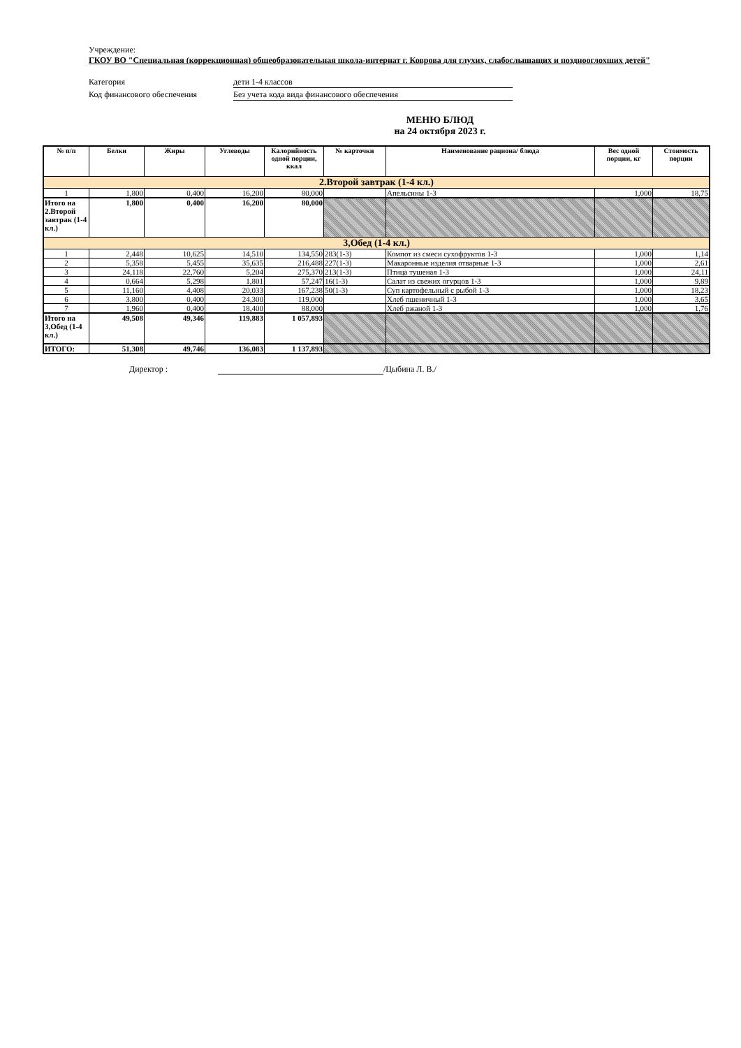Учреждение:
ГКОУ ВО "Специальная (коррекционная) общеобразовательная школа-интернат г. Коврова для глухих, слабослышащих и позднооглохших детей"
Категория дети 1-4 классов
Код финансового обеспечения Без учета кода вида финансового обеспечения
МЕНЮ БЛЮД
на 24 октября 2023 г.
| № п/п | Белки | Жиры | Углеводы | Калорийность одной порции, ккал | № карточки | Наименование рациона/ блюда | Вес одной порции, кг | Стоимость порции |
| --- | --- | --- | --- | --- | --- | --- | --- | --- |
| 2.Второй завтрак (1-4 кл.) | | | | | | | | |
| 1 | 1,800 | 0,400 | 16,200 | 80,000 | | Апельсины 1-3 | 1,000 | 18,75 |
| Итого на 2.Второй завтрак (1-4 кл.) | 1,800 | 0,400 | 16,200 | 80,000 | | | | |
| 3,Обед (1-4 кл.) | | | | | | | | |
| 1 | 2,448 | 10,625 | 14,510 | 134,550 | 283(1-3) | Компот из смеси сухофруктов 1-3 | 1,000 | 1,14 |
| 2 | 5,358 | 5,455 | 35,635 | 216,488 | 227(1-3) | Макаронные изделия отварные 1-3 | 1,000 | 2,61 |
| 3 | 24,118 | 22,760 | 5,204 | 275,370 | 213(1-3) | Птица тушеная 1-3 | 1,000 | 24,11 |
| 4 | 0,664 | 5,298 | 1,801 | 57,247 | 16(1-3) | Салат из свежих огурцов 1-3 | 1,000 | 9,89 |
| 5 | 11,160 | 4,408 | 20,033 | 167,238 | 50(1-3) | Суп картофельный с рыбой 1-3 | 1,000 | 18,23 |
| 6 | 3,800 | 0,400 | 24,300 | 119,000 | | Хлеб пшеничный 1-3 | 1,000 | 3,65 |
| 7 | 1,960 | 0,400 | 18,400 | 88,000 | | Хлеб ржаной 1-3 | 1,000 | 1,76 |
| Итого на 3,Обед (1-4 кл.) | 49,508 | 49,346 | 119,883 | 1 057,893 | | | | |
| ИТОГО: | 51,308 | 49,746 | 136,083 | 1 137,893 | | | | |
Директор : /Цыбина Л. В./